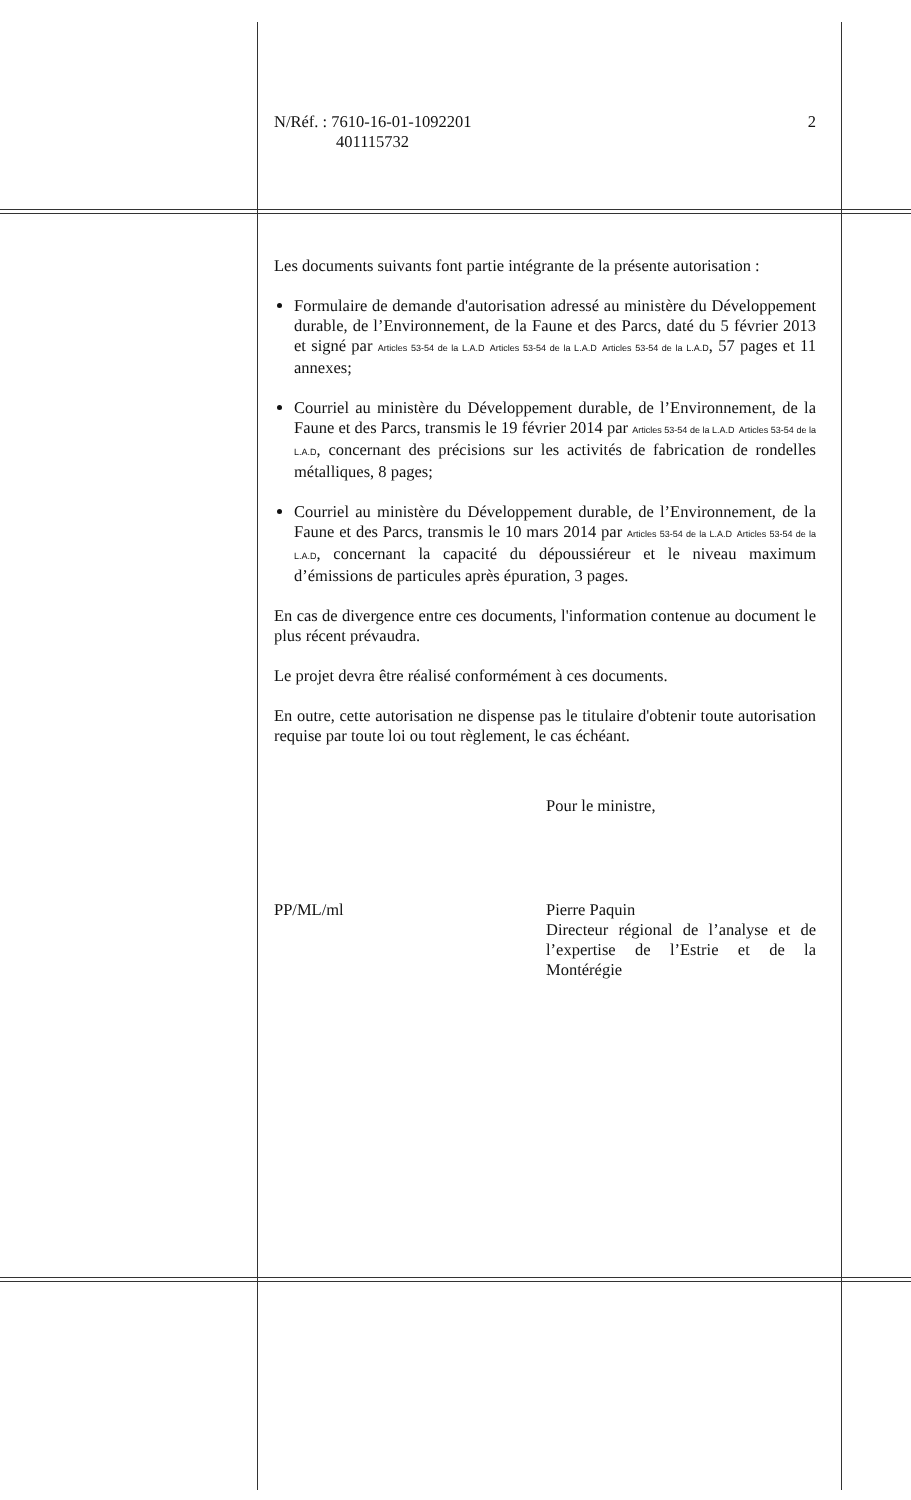N/Réf. : 7610-16-01-1092201
401115732
2
Les documents suivants font partie intégrante de la présente autorisation :
Formulaire de demande d'autorisation adressé au ministère du Développement durable, de l’Environnement, de la Faune et des Parcs, daté du 5 février 2013 et signé par Articles 53-54 de la L.A.D Articles 53-54 de la L.A.D Articles 53-54 de la L.A.D, 57 pages et 11 annexes;
Courriel au ministère du Développement durable, de l’Environnement, de la Faune et des Parcs, transmis le 19 février 2014 par Articles 53-54 de la L.A.D Articles 53-54 de la L.A.D, concernant des précisions sur les activités de fabrication de rondelles métalliques, 8 pages;
Courriel au ministère du Développement durable, de l’Environnement, de la Faune et des Parcs, transmis le 10 mars 2014 par Articles 53-54 de la L.A.D Articles 53-54 de la L.A.D, concernant la capacité du dépoussiéreur et le niveau maximum d’émissions de particules après épuration, 3 pages.
En cas de divergence entre ces documents, l'information contenue au document le plus récent prévaudra.
Le projet devra être réalisé conformément à ces documents.
En outre, cette autorisation ne dispense pas le titulaire d'obtenir toute autorisation requise par toute loi ou tout règlement, le cas échéant.
Pour le ministre,
PP/ML/ml Pierre Paquin
Directeur régional de l’analyse et de l’expertise de l’Estrie et de la Montérégie